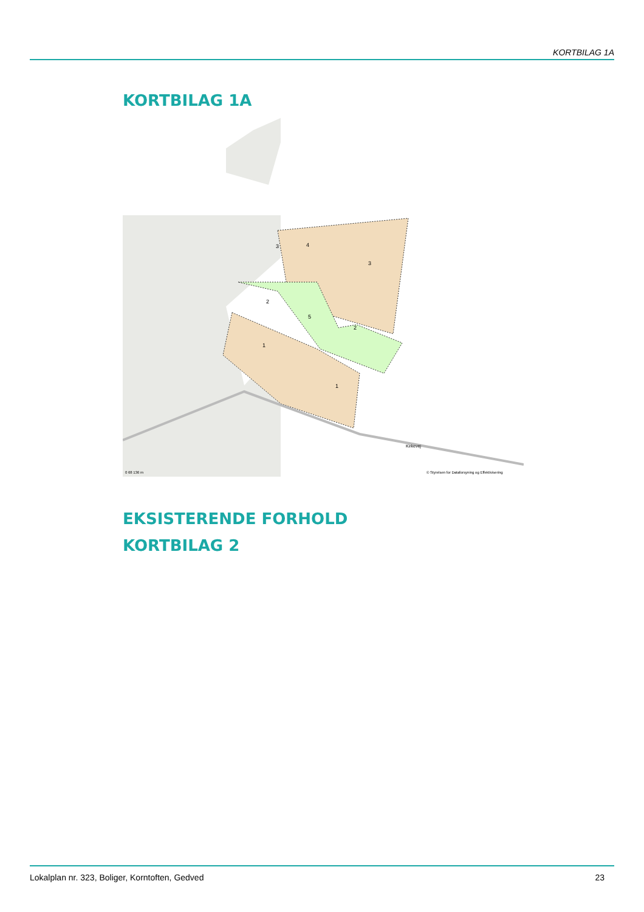KORTBILAG 1A
KORTBILAG 1A
3
3
4
2
2
5
1
1
Kirkevej
0 68 136 m
© Styrelsen for Dataforsyning og Effektivisering
EKSISTERENDE FORHOLD
KORTBILAG 2
Lokalplan nr. 323, Boliger, Korntoften, Gedved 23